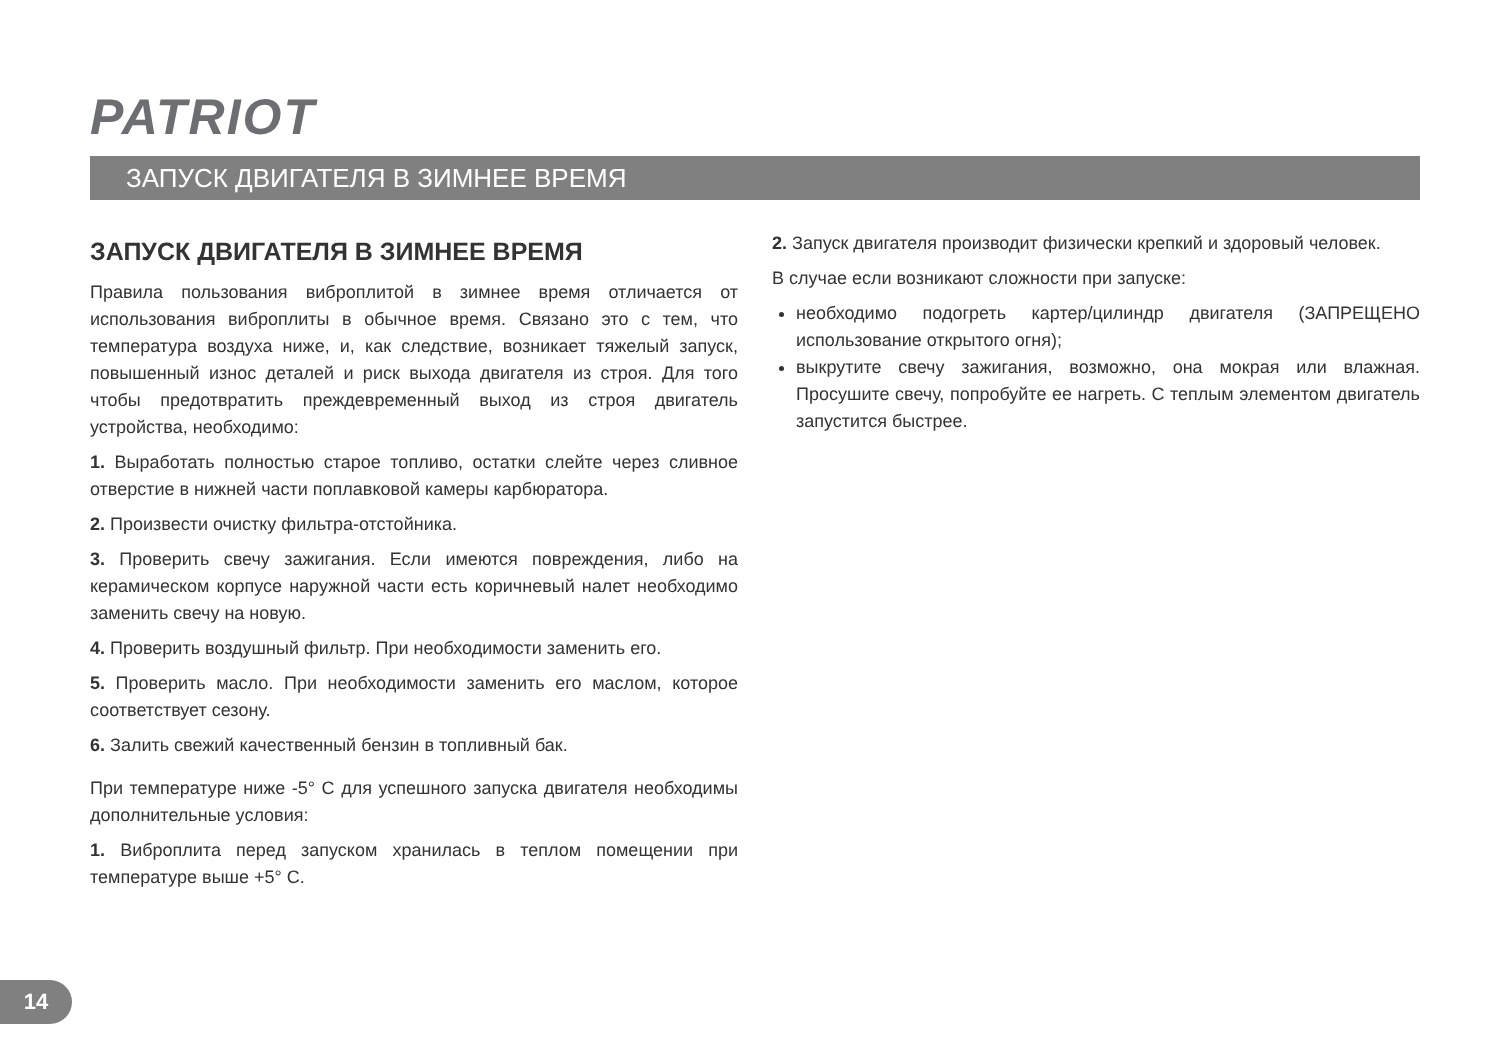PATRIOT
ЗАПУСК ДВИГАТЕЛЯ В ЗИМНЕЕ ВРЕМЯ
ЗАПУСК ДВИГАТЕЛЯ В ЗИМНЕЕ ВРЕМЯ
Правила пользования виброплитой в зимнее время отличается от использования виброплиты в обычное время. Связано это с тем, что температура воздуха ниже, и, как следствие, возникает тяжелый запуск, повышенный износ деталей и риск выхода двигателя из строя. Для того чтобы предотвратить преждевременный выход из строя двигатель устройства, необходимо:
1. Выработать полностью старое топливо, остатки слейте через сливное отверстие в нижней части поплавковой камеры карбюратора.
2. Произвести очистку фильтра-отстойника.
3. Проверить свечу зажигания. Если имеются повреждения, либо на керамическом корпусе наружной части есть коричневый налет необходимо заменить свечу на новую.
4. Проверить воздушный фильтр. При необходимости заменить его.
5. Проверить масло. При необходимости заменить его маслом, которое соответствует сезону.
6. Залить свежий качественный бензин в топливный бак.
При температуре ниже -5° С для успешного запуска двигателя необходимы дополнительные условия:
1. Виброплита перед запуском хранилась в теплом помещении при температуре выше +5° С.
2. Запуск двигателя производит физически крепкий и здоровый человек.
В случае если возникают сложности при запуске:
необходимо подогреть картер/цилиндр двигателя (ЗАПРЕЩЕНО использование открытого огня);
выкрутите свечу зажигания, возможно, она мокрая или влажная. Просушите свечу, попробуйте ее нагреть. С теплым элементом двигатель запустится быстрее.
14